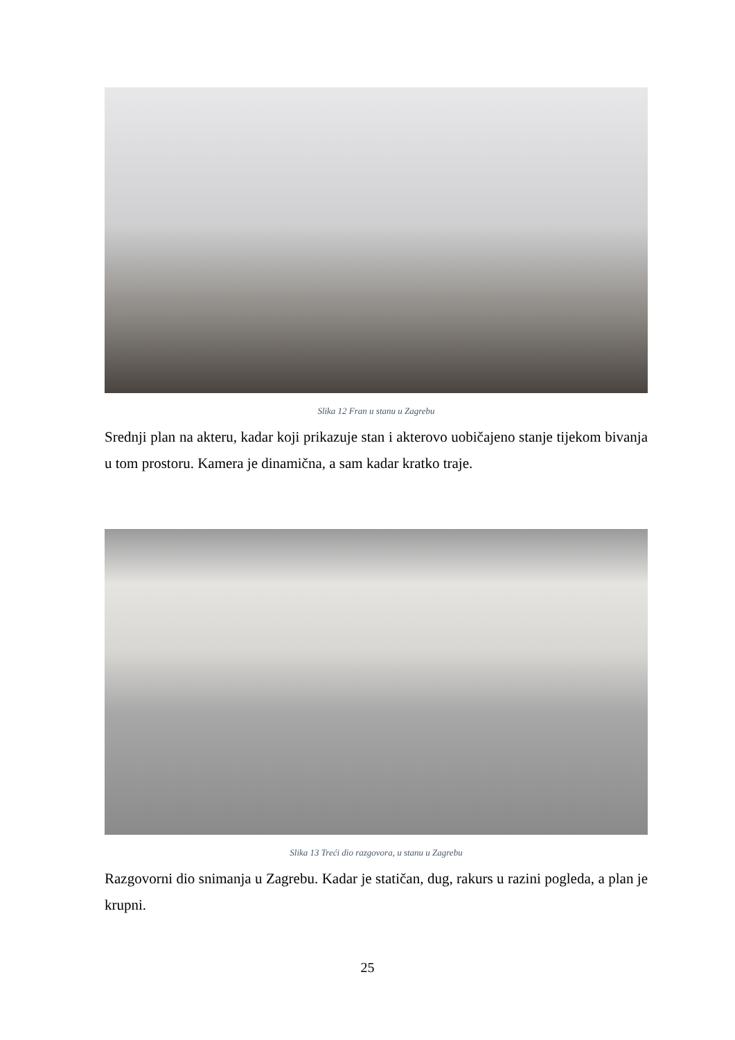Slika 12 Fran u stanu u Zagrebu
Srednji plan na akteru, kadar koji prikazuje stan i akterovo uobičajeno stanje tijekom bivanja u tom prostoru. Kamera je dinamična, a sam kadar kratko traje.
Slika 13 Treći dio razgovora, u stanu u Zagrebu
Razgovorni dio snimanja u Zagrebu. Kadar je statičan, dug, rakurs u razini pogleda, a plan je krupni.
25